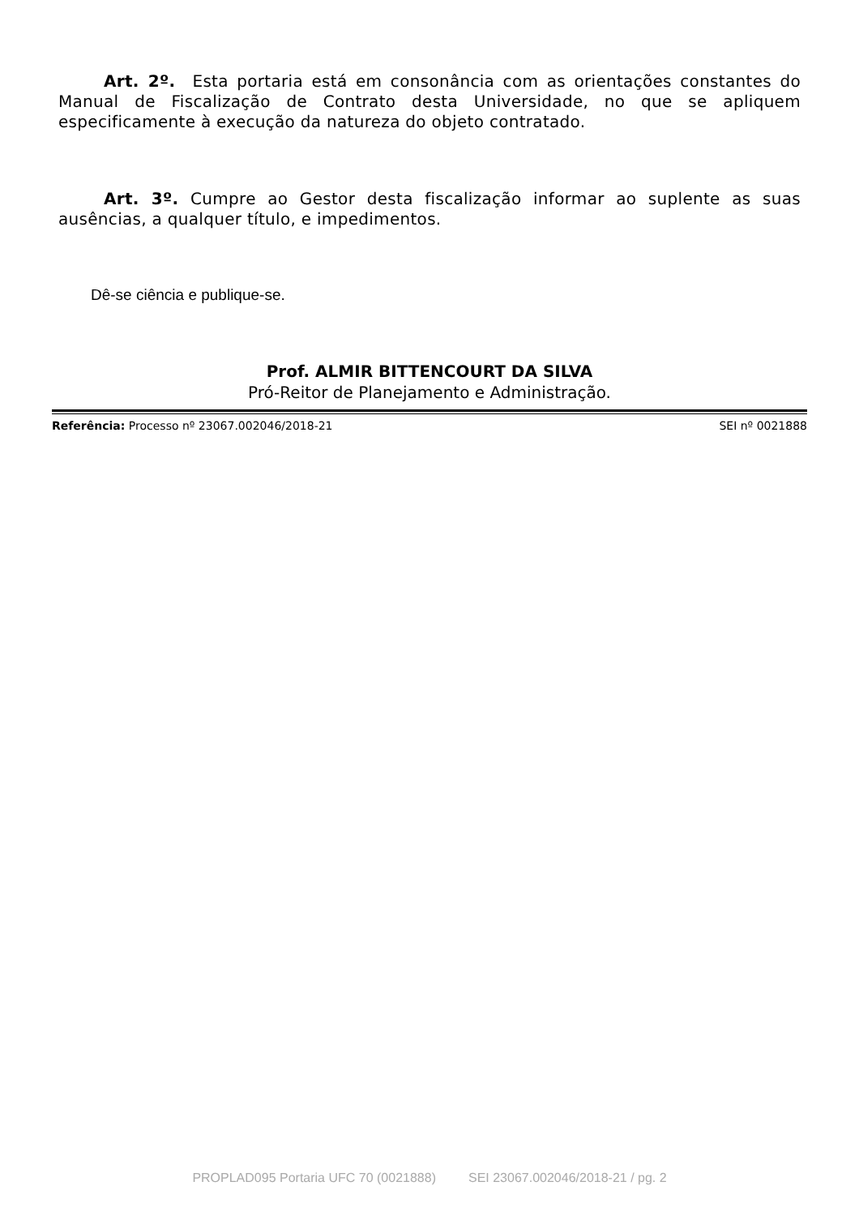Art. 2º. Esta portaria está em consonância com as orientações constantes do Manual de Fiscalização de Contrato desta Universidade, no que se apliquem especificamente à execução da natureza do objeto contratado.
Art. 3º. Cumpre ao Gestor desta fiscalização informar ao suplente as suas ausências, a qualquer título, e impedimentos.
Dê-se ciência e publique-se.
Prof. ALMIR BITTENCOURT DA SILVA
Pró-Reitor de Planejamento e Administração.
Referência: Processo nº 23067.002046/2018-21 SEI nº 0021888
PROPLAD095 Portaria UFC 70 (0021888) SEI 23067.002046/2018-21 / pg. 2